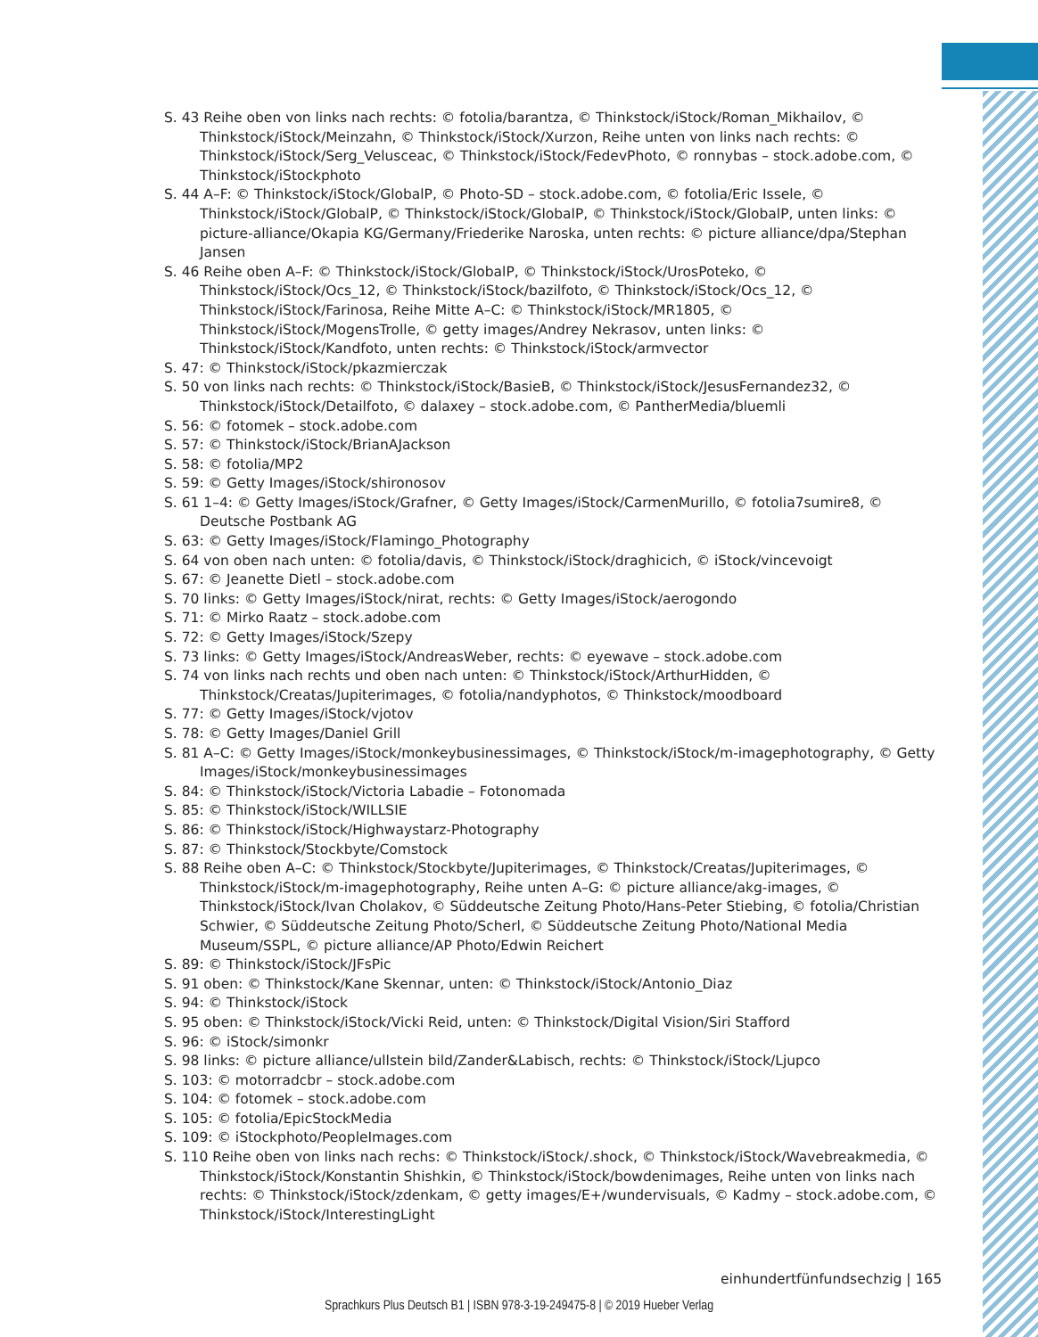S. 43 Reihe oben von links nach rechts: © fotolia/barantza, © Thinkstock/iStock/Roman_Mikhailov, © Thinkstock/iStock/Meinzahn, © Thinkstock/iStock/Xurzon, Reihe unten von links nach rechts: © Thinkstock/iStock/Serg_Velusceac, © Thinkstock/iStock/FedevPhoto, © ronnybas – stock.adobe.com, © Thinkstock/iStockphoto
S. 44 A–F: © Thinkstock/iStock/GlobalP, © Photo-SD – stock.adobe.com, © fotolia/Eric Issele, © Thinkstock/iStock/GlobalP, © Thinkstock/iStock/GlobalP, © Thinkstock/iStock/GlobalP, unten links: © picture-alliance/Okapia KG/Germany/Friederike Naroska, unten rechts: © picture alliance/dpa/Stephan Jansen
S. 46 Reihe oben A–F: © Thinkstock/iStock/GlobalP, © Thinkstock/iStock/UrosPoteko, © Thinkstock/iStock/Ocs_12, © Thinkstock/iStock/bazilfoto, © Thinkstock/iStock/Ocs_12, © Thinkstock/iStock/Farinosa, Reihe Mitte A–C: © Thinkstock/iStock/MR1805, © Thinkstock/iStock/MogensTrolle, © getty images/Andrey Nekrasov, unten links: © Thinkstock/iStock/Kandfoto, unten rechts: © Thinkstock/iStock/armvector
S. 47: © Thinkstock/iStock/pkazmierczak
S. 50 von links nach rechts: © Thinkstock/iStock/BasieB, © Thinkstock/iStock/JesusFernandez32, © Thinkstock/iStock/Detailfoto, © dalaxey – stock.adobe.com, © PantherMedia/bluemli
S. 56: © fotomek – stock.adobe.com
S. 57: © Thinkstock/iStock/BrianAJackson
S. 58: © fotolia/MP2
S. 59: © Getty Images/iStock/shironosov
S. 61 1–4: © Getty Images/iStock/Grafner, © Getty Images/iStock/CarmenMurillo, © fotolia7sumire8, © Deutsche Postbank AG
S. 63: © Getty Images/iStock/Flamingo_Photography
S. 64 von oben nach unten: © fotolia/davis, © Thinkstock/iStock/draghicich, © iStock/vincevoigt
S. 67: © Jeanette Dietl – stock.adobe.com
S. 70 links: © Getty Images/iStock/nirat, rechts: © Getty Images/iStock/aerogondo
S. 71: © Mirko Raatz – stock.adobe.com
S. 72: © Getty Images/iStock/Szepy
S. 73 links: © Getty Images/iStock/AndreasWeber, rechts: © eyewave – stock.adobe.com
S. 74 von links nach rechts und oben nach unten: © Thinkstock/iStock/ArthurHidden, © Thinkstock/Creatas/Jupiterimages, © fotolia/nandyphotos, © Thinkstock/moodboard
S. 77: © Getty Images/iStock/vjotov
S. 78: © Getty Images/Daniel Grill
S. 81 A–C: © Getty Images/iStock/monkeybusinessimages, © Thinkstock/iStock/m-imagephotography, © Getty Images/iStock/monkeybusinessimages
S. 84: © Thinkstock/iStock/Victoria Labadie – Fotonomada
S. 85: © Thinkstock/iStock/WILLSIE
S. 86: © Thinkstock/iStock/Highwaystarz-Photography
S. 87: © Thinkstock/Stockbyte/Comstock
S. 88 Reihe oben A–C: © Thinkstock/Stockbyte/Jupiterimages, © Thinkstock/Creatas/Jupiterimages, © Thinkstock/iStock/m-imagephotography, Reihe unten A–G: © picture alliance/akg-images, © Thinkstock/iStock/Ivan Cholakov, © Süddeutsche Zeitung Photo/Hans-Peter Stiebing, © fotolia/Christian Schwier, © Süddeutsche Zeitung Photo/Scherl, © Süddeutsche Zeitung Photo/National Media Museum/SSPL, © picture alliance/AP Photo/Edwin Reichert
S. 89: © Thinkstock/iStock/JFsPic
S. 91 oben: © Thinkstock/Kane Skennar, unten: © Thinkstock/iStock/Antonio_Diaz
S. 94: © Thinkstock/iStock
S. 95 oben: © Thinkstock/iStock/Vicki Reid, unten: © Thinkstock/Digital Vision/Siri Stafford
S. 96: © iStock/simonkr
S. 98 links: © picture alliance/ullstein bild/Zander&Labisch, rechts: © Thinkstock/iStock/Ljupco
S. 103: © motorradcbr – stock.adobe.com
S. 104: © fotomek – stock.adobe.com
S. 105: © fotolia/EpicStockMedia
S. 109: © iStockphoto/PeopleImages.com
S. 110 Reihe oben von links nach rechs: © Thinkstock/iStock/.shock, © Thinkstock/iStock/Wavebreakmedia, © Thinkstock/iStock/Konstantin Shishkin, © Thinkstock/iStock/bowdenimages, Reihe unten von links nach rechts: © Thinkstock/iStock/zdenkam, © getty images/E+/wundervisuals, © Kadmy – stock.adobe.com, © Thinkstock/iStock/InterestingLight
einhundertfünfundsechzig | 165
Sprachkurs Plus Deutsch B1 | ISBN 978-3-19-249475-8 | © 2019 Hueber Verlag